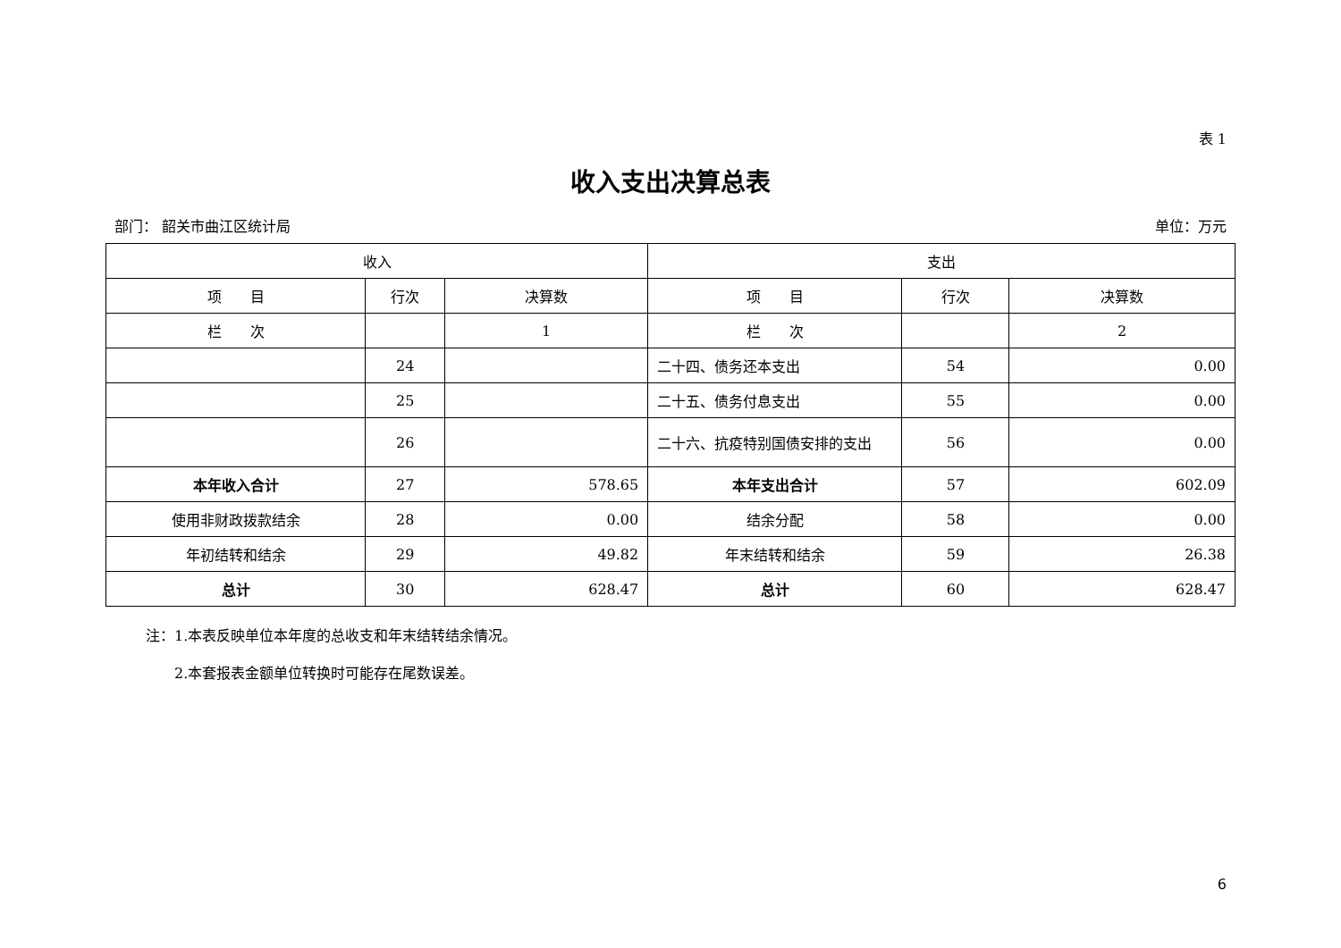表 1
收入支出决算总表
部门： 韶关市曲江区统计局 单位：万元
| 收入 | | | 支出 | | |
| --- | --- | --- | --- | --- | --- |
| 项 目 | 行次 | 决算数 | 项 目 | 行次 | 决算数 |
| 栏 次 | | 1 | 栏 次 | | 2 |
| | 24 | | 二十四、债务还本支出 | 54 | 0.00 |
| | 25 | | 二十五、债务付息支出 | 55 | 0.00 |
| | 26 | | 二十六、抗疫特别国债安排的支出 | 56 | 0.00 |
| 本年收入合计 | 27 | 578.65 | 本年支出合计 | 57 | 602.09 |
| 使用非财政拨款结余 | 28 | 0.00 | 结余分配 | 58 | 0.00 |
| 年初结转和结余 | 29 | 49.82 | 年末结转和结余 | 59 | 26.38 |
| 总计 | 30 | 628.47 | 总计 | 60 | 628.47 |
注：1.本表反映单位本年度的总收支和年末结转结余情况。
　　2.本套报表金额单位转换时可能存在尾数误差。
6